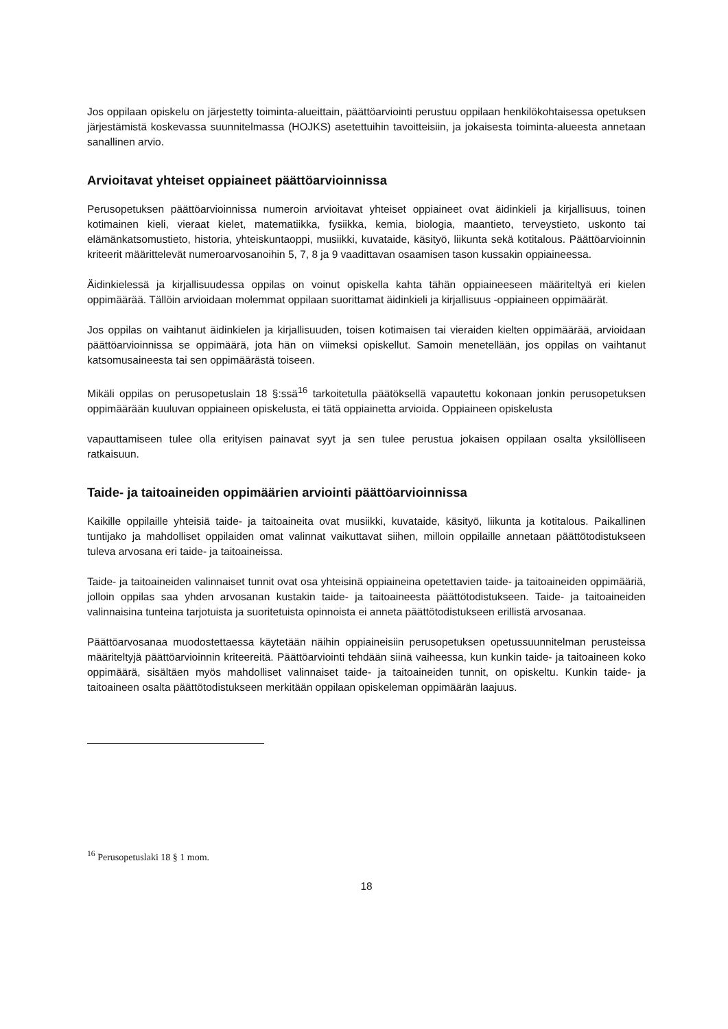Jos oppilaan opiskelu on järjestetty toiminta-alueittain, päättöarviointi perustuu oppilaan henkilökohtaisessa opetuksen järjestämistä koskevassa suunnitelmassa (HOJKS) asetettuihin tavoitteisiin, ja jokaisesta toiminta-alueesta annetaan sanallinen arvio.
Arvioitavat yhteiset oppiaineet päättöarvioinnissa
Perusopetuksen päättöarvioinnissa numeroin arvioitavat yhteiset oppiaineet ovat äidinkieli ja kirjallisuus, toinen kotimainen kieli, vieraat kielet, matematiikka, fysiikka, kemia, biologia, maantieto, terveystieto, uskonto tai elämänkatsomustieto, historia, yhteiskuntaoppi, musiikki, kuvataide, käsityö, liikunta sekä kotitalous. Päättöarvioinnin kriteerit määrittelevät numeroarvosanoihin 5, 7, 8 ja 9 vaadittavan osaamisen tason kussakin oppiaineessa.
Äidinkielessä ja kirjallisuudessa oppilas on voinut opiskella kahta tähän oppiaineeseen määriteltyä eri kielen oppimäärää. Tällöin arvioidaan molemmat oppilaan suorittamat äidinkieli ja kirjallisuus -oppiaineen oppimäärät.
Jos oppilas on vaihtanut äidinkielen ja kirjallisuuden, toisen kotimaisen tai vieraiden kielten oppimäärää, arvioidaan päättöarvioinnissa se oppimäärä, jota hän on viimeksi opiskellut. Samoin menetellään, jos oppilas on vaihtanut katsomusaineesta tai sen oppimäärästä toiseen.
Mikäli oppilas on perusopetuslain 18 §:ssä<sup>16</sup> tarkoitetulla päätöksellä vapautettu kokonaan jonkin perusopetuksen oppimäärään kuuluvan oppiaineen opiskelusta, ei tätä oppiainetta arvioida. Oppiaineen opiskelusta
vapauttamiseen tulee olla erityisen painavat syyt ja sen tulee perustua jokaisen oppilaan osalta yksilölliseen ratkaisuun.
Taide- ja taitoaineiden oppimäärien arviointi päättöarvioinnissa
Kaikille oppilaille yhteisiä taide- ja taitoaineita ovat musiikki, kuvataide, käsityö, liikunta ja kotitalous. Paikallinen tuntijako ja mahdolliset oppilaiden omat valinnat vaikuttavat siihen, milloin oppilaille annetaan päättötodistukseen tuleva arvosana eri taide- ja taitoaineissa.
Taide- ja taitoaineiden valinnaiset tunnit ovat osa yhteisinä oppiaineina opetettavien taide- ja taitoaineiden oppimääriä, jolloin oppilas saa yhden arvosanan kustakin taide- ja taitoaineesta päättötodistukseen. Taide- ja taitoaineiden valinnaisina tunteina tarjotuista ja suoritetuista opinnoista ei anneta päättötodistukseen erillistä arvosanaa.
Päättöarvosanaa muodostettaessa käytetään näihin oppiaineisiin perusopetuksen opetussuunnitelman perusteissa määriteltyjä päättöarvioinnin kriteereitä. Päättöarviointi tehdään siinä vaiheessa, kun kunkin taide- ja taitoaineen koko oppimäärä, sisältäen myös mahdolliset valinnaiset taide- ja taitoaineiden tunnit, on opiskeltu. Kunkin taide- ja taitoaineen osalta päättötodistukseen merkitään oppilaan opiskeleman oppimäärän laajuus.
<sup>16</sup> Perusopetuslaki 18 § 1 mom.
18